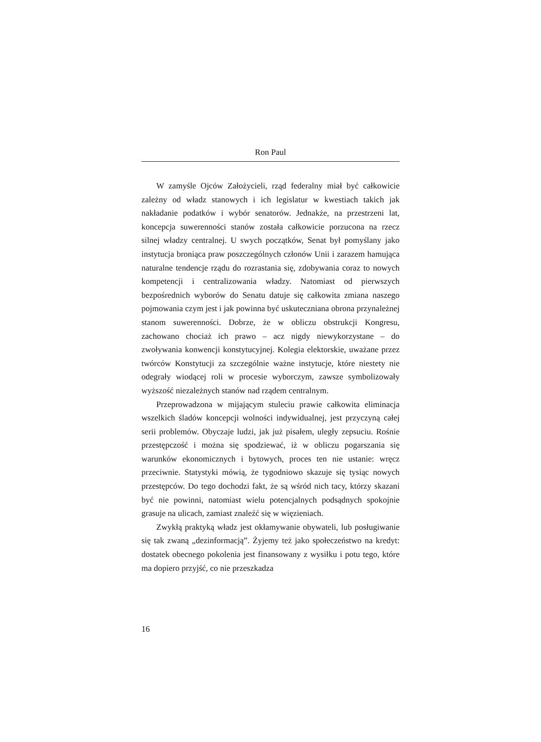Ron Paul
W zamyśle Ojców Założycieli, rząd federalny miał być całkowicie zależny od władz stanowych i ich legislatur w kwestiach takich jak nakładanie podatków i wybór senatorów. Jednakże, na przestrzeni lat, koncepcja suwerenności stanów została całkowicie porzucona na rzecz silnej władzy centralnej. U swych początków, Senat był pomyślany jako instytucja broniąca praw poszczególnych członów Unii i zarazem hamująca naturalne tendencje rządu do rozrastania się, zdobywania coraz to nowych kompetencji i centralizowania władzy. Natomiast od pierwszych bezpośrednich wyborów do Senatu datuje się całkowita zmiana naszego pojmowania czym jest i jak powinna być uskuteczniana obrona przynależnej stanom suwerenności. Dobrze, że w obliczu obstrukcji Kongresu, zachowano chociaż ich prawo – acz nigdy niewykorzystane – do zwoływania konwencji konstytucyjnej. Kolegia elektorskie, uważane przez twórców Konstytucji za szczególnie ważne instytucje, które niestety nie odegrały wiodącej roli w procesie wyborczym, zawsze symbolizowały wyższość niezależnych stanów nad rządem centralnym.
Przeprowadzona w mijającym stuleciu prawie całkowita eliminacja wszelkich śladów koncepcji wolności indywidualnej, jest przyczyną całej serii problemów. Obyczaje ludzi, jak już pisałem, uległy zepsuciu. Rośnie przestępczość i można się spodziewać, iż w obliczu pogarszania się warunków ekonomicznych i bytowych, proces ten nie ustanie: wręcz przeciwnie. Statystyki mówią, że tygodniowo skazuje się tysiąc nowych przestępców. Do tego dochodzi fakt, że są wśród nich tacy, którzy skazani być nie powinni, natomiast wielu potencjalnych podsądnych spokojnie grasuje na ulicach, zamiast znaleźć się w więzieniach.
Zwykłą praktyką władz jest okłamywanie obywateli, lub posługiwanie się tak zwaną „dezinformacją”. Żyjemy też jako społeczeństwo na kredyt: dostatek obecnego pokolenia jest finansowany z wysiłku i potu tego, które ma dopiero przyjść, co nie przeszkadza
16